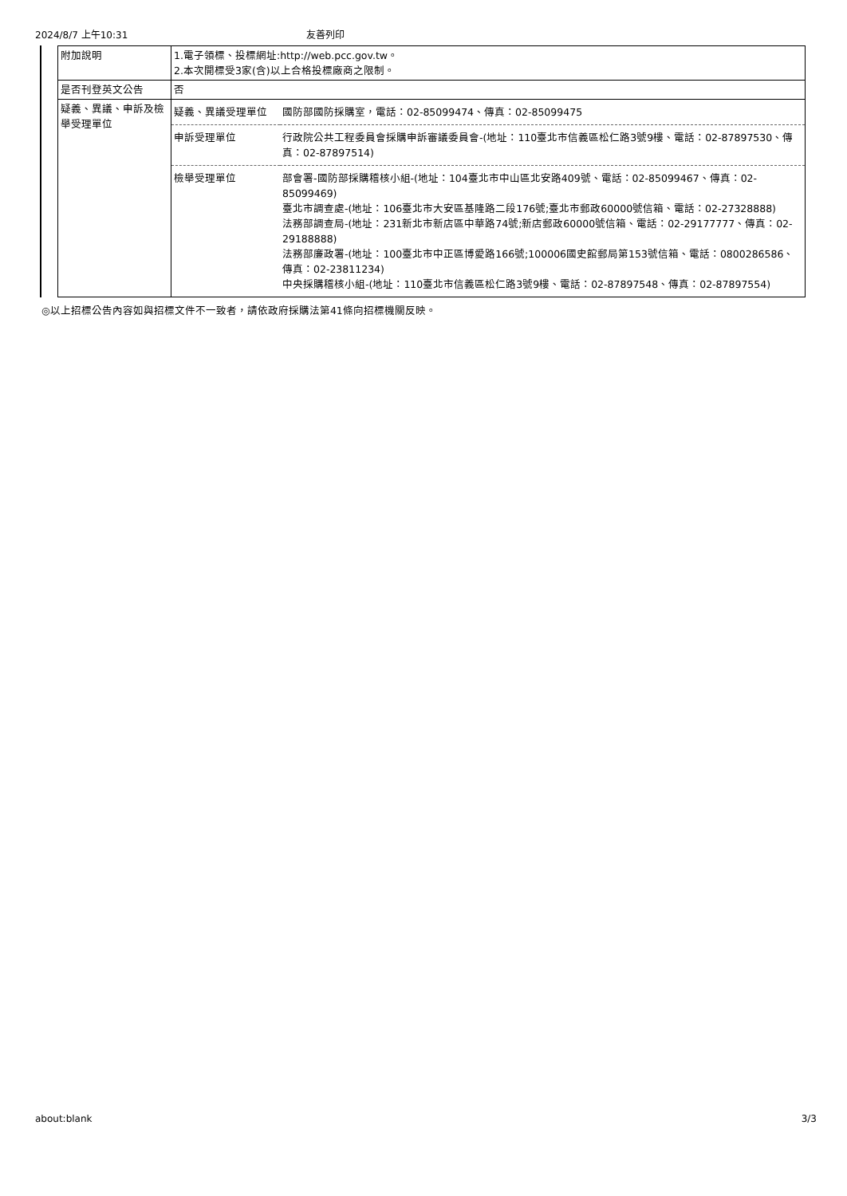2024/8/7 上午10:31 友善列印
| 附加說明 | 1.電子領標、投標網址:http://web.pcc.gov.tw。 2.本次開標受3家(含)以上合格投標廠商之限制。 |
| 是否刊登英文公告 | 否 |
| 疑義、異議、申訴及檢舉受理單位 | / 疑義、異議受理單位 / 國防部國防採購室，電話：02-85099474、傳真：02-85099475 / / 申訴受理單位 / 行政院公共工程委員會採購申訴審議委員會-(地址：110臺北市信義區松仁路3號9樓、電話：02-87897530、傳真：02-87897514) / / 檢舉受理單位 / 部會署-國防部採購稽核小組-(地址：104臺北市中山區北安路409號、電話：02-85099467、傳真：02-85099469) 臺北市調查處-(地址：106臺北市大安區基隆路二段176號;臺北市郵政60000號信箱、電話：02-27328888) 法務部調查局-(地址：231新北市新店區中華路74號;新店郵政60000號信箱、電話：02-29177777、傳真：02-29188888) 法務部廉政署-(地址：100臺北市中正區博愛路166號;100006國史館郵局第153號信箱、電話：0800286586、傳真：02-23811234) 中央採購稽核小組-(地址：110臺北市信義區松仁路3號9樓、電話：02-87897548、傳真：02-87897554) / |
◎以上招標公告內容如與招標文件不一致者，請依政府採購法第41條向招標機關反映。
about:blank 3/3